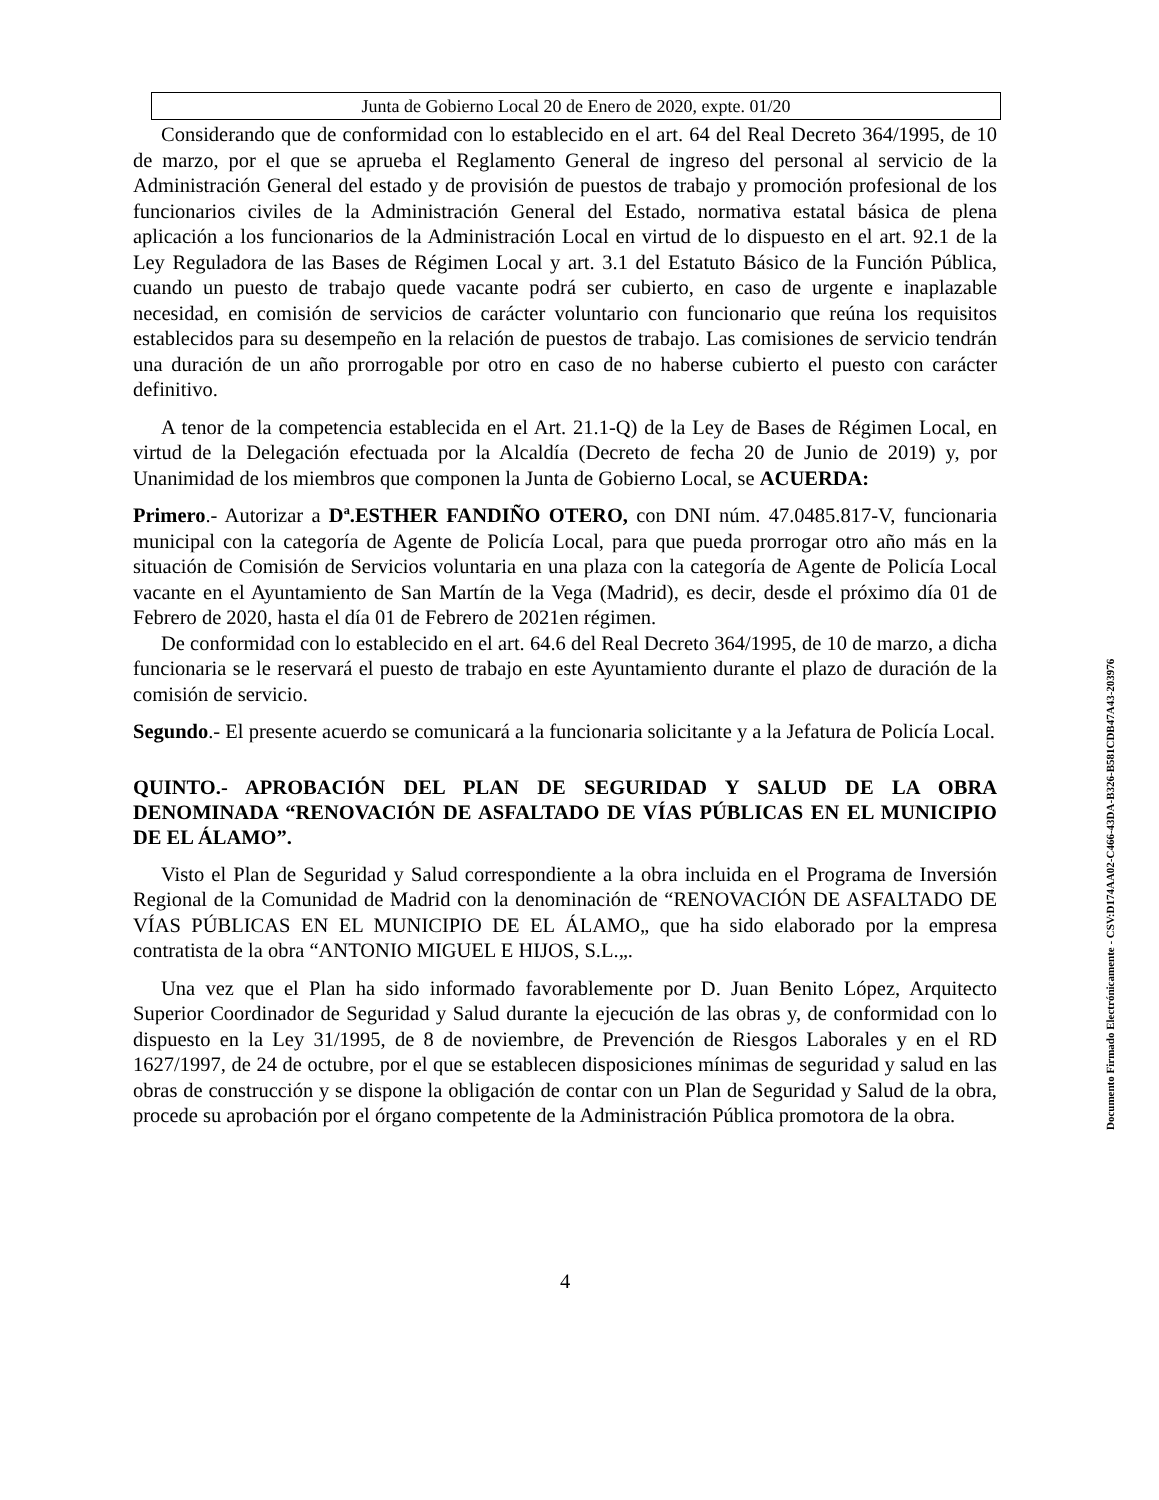Junta de Gobierno Local 20 de Enero de 2020, expte. 01/20
Considerando que de conformidad con lo establecido en el art. 64 del Real Decreto 364/1995, de 10 de marzo, por el que se aprueba el Reglamento General de ingreso del personal al servicio de la Administración General del estado y de provisión de puestos de trabajo y promoción profesional de los funcionarios civiles de la Administración General del Estado, normativa estatal básica de plena aplicación a los funcionarios de la Administración Local en virtud de lo dispuesto en el art. 92.1 de la Ley Reguladora de las Bases de Régimen Local y art. 3.1 del Estatuto Básico de la Función Pública, cuando un puesto de trabajo quede vacante podrá ser cubierto, en caso de urgente e inaplazable necesidad, en comisión de servicios de carácter voluntario con funcionario que reúna los requisitos establecidos para su desempeño en la relación de puestos de trabajo. Las comisiones de servicio tendrán una duración de un año prorrogable por otro en caso de no haberse cubierto el puesto con carácter definitivo.
A tenor de la competencia establecida en el Art. 21.1-Q) de la Ley de Bases de Régimen Local, en virtud de la Delegación efectuada por la Alcaldía (Decreto de fecha 20 de Junio de 2019) y, por Unanimidad de los miembros que componen la Junta de Gobierno Local, se ACUERDA:
Primero.- Autorizar a Dª.ESTHER FANDIÑO OTERO, con DNI núm. 47.0485.817-V, funcionaria municipal con la categoría de Agente de Policía Local, para que pueda prorrogar otro año más en la situación de Comisión de Servicios voluntaria en una plaza con la categoría de Agente de Policía Local vacante en el Ayuntamiento de San Martín de la Vega (Madrid), es decir, desde el próximo día 01 de Febrero de 2020, hasta el día 01 de Febrero de 2021en régimen.
De conformidad con lo establecido en el art. 64.6 del Real Decreto 364/1995, de 10 de marzo, a dicha funcionaria se le reservará el puesto de trabajo en este Ayuntamiento durante el plazo de duración de la comisión de servicio.
Segundo.- El presente acuerdo se comunicará a la funcionaria solicitante y a la Jefatura de Policía Local.
QUINTO.- APROBACIÓN DEL PLAN DE SEGURIDAD Y SALUD DE LA OBRA DENOMINADA “RENOVACIÓN DE ASFALTADO DE VÍAS PÚBLICAS EN EL MUNICIPIO DE EL ÁLAMO”.
Visto el Plan de Seguridad y Salud correspondiente a la obra incluida en el Programa de Inversión Regional de la Comunidad de Madrid con la denominación de “RENOVACIÓN DE ASFALTADO DE VÍAS PÚBLICAS EN EL MUNICIPIO DE EL ÁLAMO„ que ha sido elaborado por la empresa contratista de la obra “ANTONIO MIGUEL E HIJOS, S.L.„.
Una vez que el Plan ha sido informado favorablemente por D. Juan Benito López, Arquitecto Superior Coordinador de Seguridad y Salud durante la ejecución de las obras y, de conformidad con lo dispuesto en la Ley 31/1995, de 8 de noviembre, de Prevención de Riesgos Laborales y en el RD 1627/1997, de 24 de octubre, por el que se establecen disposiciones mínimas de seguridad y salud en las obras de construcción y se dispone la obligación de contar con un Plan de Seguridad y Salud de la obra, procede su aprobación por el órgano competente de la Administración Pública promotora de la obra.
4
Documento Firmado Electrónicamente - CSV:D174AA02-C466-43DA-B326-B581CDB47A43-203976